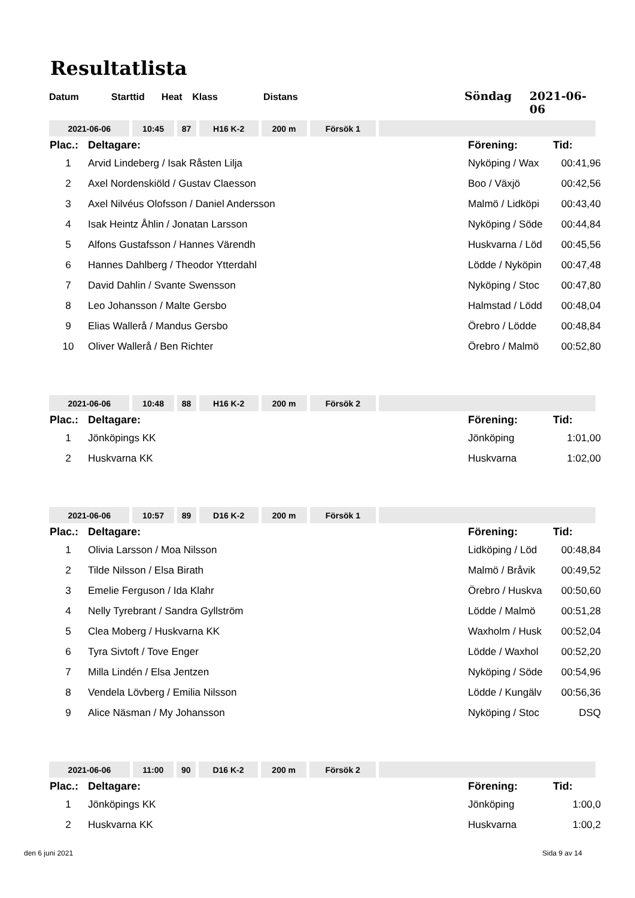Resultatlista
Datum Starttid Heat Klass Distans Söndag 2021-06-06
| 2021-06-06 | 10:45 | 87 | H16 K-2 | 200 m | Försök 1 | |
| Plac.: | Deltagare: | Förening: | Tid: |
| --- | --- | --- | --- |
| 1 | Arvid Lindeberg / Isak Råsten Lilja | Nyköping / Wax | 00:41,96 |
| 2 | Axel Nordenskiöld / Gustav Claesson | Boo / Växjö | 00:42,56 |
| 3 | Axel Nilvéus Olofsson / Daniel Andersson | Malmö / Lidköpi | 00:43,40 |
| 4 | Isak Heintz Åhlin / Jonatan Larsson | Nyköping / Söde | 00:44,84 |
| 5 | Alfons Gustafsson / Hannes Värendh | Huskvarna / Löd | 00:45,56 |
| 6 | Hannes Dahlberg / Theodor Ytterdahl | Lödde / Nyköpin | 00:47,48 |
| 7 | David Dahlin / Svante Swensson | Nyköping / Stoc | 00:47,80 |
| 8 | Leo Johansson / Malte Gersbo | Halmstad / Lödd | 00:48,04 |
| 9 | Elias Wallerå / Mandus Gersbo | Örebro / Lödde | 00:48,84 |
| 10 | Oliver Wallerå / Ben Richter | Örebro / Malmö | 00:52,80 |
| 2021-06-06 | 10:48 | 88 | H16 K-2 | 200 m | Försök 2 | |
| Plac.: | Deltagare: | Förening: | Tid: |
| --- | --- | --- | --- |
| 1 | Jönköpings KK | Jönköping | 1:01,00 |
| 2 | Huskvarna KK | Huskvarna | 1:02,00 |
| 2021-06-06 | 10:57 | 89 | D16 K-2 | 200 m | Försök 1 | |
| Plac.: | Deltagare: | Förening: | Tid: |
| --- | --- | --- | --- |
| 1 | Olivia Larsson / Moa Nilsson | Lidköping / Löd | 00:48,84 |
| 2 | Tilde Nilsson / Elsa Birath | Malmö / Bråvik | 00:49,52 |
| 3 | Emelie Ferguson / Ida Klahr | Örebro / Huskva | 00:50,60 |
| 4 | Nelly Tyrebrant / Sandra Gyllström | Lödde / Malmö | 00:51,28 |
| 5 | Clea Moberg / Huskvarna KK | Waxholm / Husk | 00:52,04 |
| 6 | Tyra Sivtoft / Tove Enger | Lödde / Waxhol | 00:52,20 |
| 7 | Milla Lindén / Elsa Jentzen | Nyköping / Söde | 00:54,96 |
| 8 | Vendela Lövberg / Emilia Nilsson | Lödde / Kungälv | 00:56,36 |
| 9 | Alice Näsman / My Johansson | Nyköping / Stoc | DSQ |
| 2021-06-06 | 11:00 | 90 | D16 K-2 | 200 m | Försök 2 | |
| Plac.: | Deltagare: | Förening: | Tid: |
| --- | --- | --- | --- |
| 1 | Jönköpings KK | Jönköping | 1:00,0 |
| 2 | Huskvarna KK | Huskvarna | 1:00,2 |
den 6 juni 2021 Sida 9 av 14